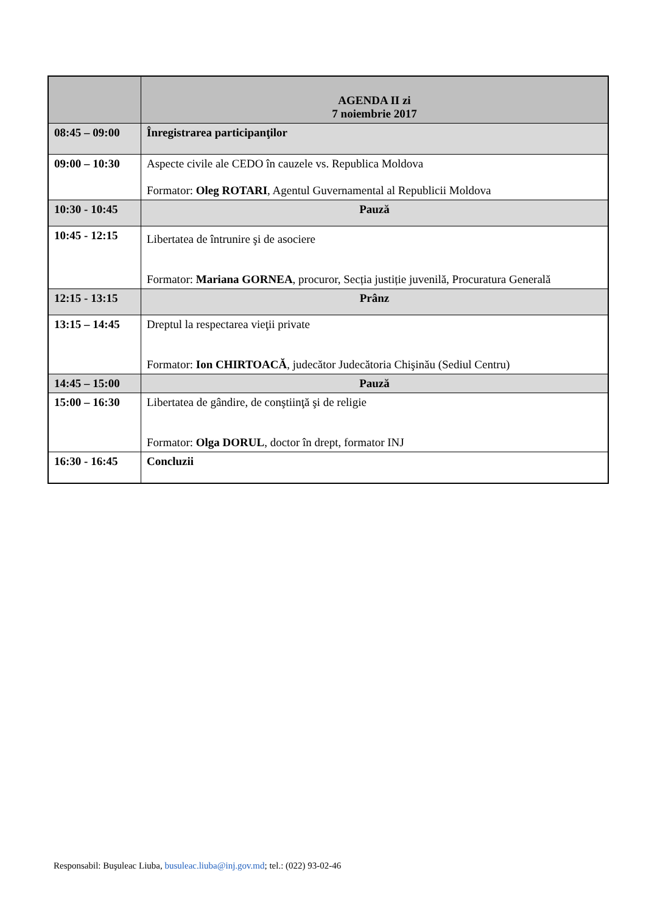| | AGENDA II zi 7 noiembrie 2017 |
| 08:45 – 09:00 | Înregistrarea participanţilor |
| 09:00 – 10:30 | Aspecte civile ale CEDO în cauzele vs. Republica Moldova Formator: Oleg ROTARI , Agentul Guvernamental al Republicii Moldova |
| 10:30 - 10:45 | Pauză |
| 10:45 - 12:15 | Libertatea de întrunire şi de asociere Formator: Mariana GORNEA , procuror, Secția justiție juvenilă, Procuratura Generală |
| 12:15 - 13:15 | Prânz |
| 13:15 – 14:45 | Dreptul la respectarea vieţii private Formator: Ion CHIRTOACĂ , judecător Judecătoria Chişinău (Sediul Centru) |
| 14:45 – 15:00 | Pauză |
| 15:00 – 16:30 | Libertatea de gândire, de conştiinţă şi de religie Formator: Olga DORUL , doctor în drept, formator INJ |
| 16:30 - 16:45 | Concluzii |
Responsabil: Buşuleac Liuba, busuleac.liuba@inj.gov.md; tel.: (022) 93-02-46